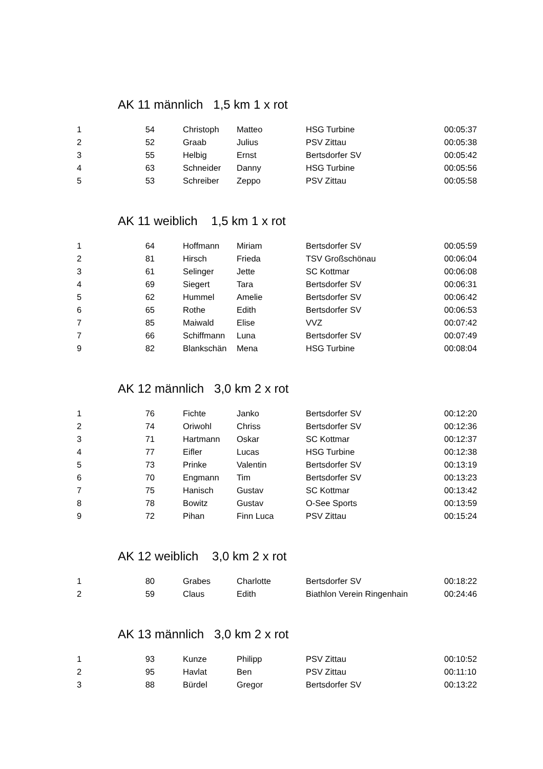AK 11 männlich 1,5 km 1 x rot
| 1 | 54 | Christoph | Matteo | HSG Turbine | 00:05:37 |
| 2 | 52 | Graab | Julius | PSV Zittau | 00:05:38 |
| 3 | 55 | Helbig | Ernst | Bertsdorfer SV | 00:05:42 |
| 4 | 63 | Schneider | Danny | HSG Turbine | 00:05:56 |
| 5 | 53 | Schreiber | Zeppo | PSV Zittau | 00:05:58 |
AK 11 weiblich 1,5 km 1 x rot
| 1 | 64 | Hoffmann | Miriam | Bertsdorfer SV | 00:05:59 |
| 2 | 81 | Hirsch | Frieda | TSV Großschönau | 00:06:04 |
| 3 | 61 | Selinger | Jette | SC Kottmar | 00:06:08 |
| 4 | 69 | Siegert | Tara | Bertsdorfer SV | 00:06:31 |
| 5 | 62 | Hummel | Amelie | Bertsdorfer SV | 00:06:42 |
| 6 | 65 | Rothe | Edith | Bertsdorfer SV | 00:06:53 |
| 7 | 85 | Maiwald | Elise | VVZ | 00:07:42 |
| 7 | 66 | Schiffmann | Luna | Bertsdorfer SV | 00:07:49 |
| 9 | 82 | Blankschän | Mena | HSG Turbine | 00:08:04 |
AK 12 männlich 3,0 km 2 x rot
| 1 | 76 | Fichte | Janko | Bertsdorfer SV | 00:12:20 |
| 2 | 74 | Oriwohl | Chriss | Bertsdorfer SV | 00:12:36 |
| 3 | 71 | Hartmann | Oskar | SC Kottmar | 00:12:37 |
| 4 | 77 | Eifler | Lucas | HSG Turbine | 00:12:38 |
| 5 | 73 | Prinke | Valentin | Bertsdorfer SV | 00:13:19 |
| 6 | 70 | Engmann | Tim | Bertsdorfer SV | 00:13:23 |
| 7 | 75 | Hanisch | Gustav | SC Kottmar | 00:13:42 |
| 8 | 78 | Bowitz | Gustav | O-See Sports | 00:13:59 |
| 9 | 72 | Pihan | Finn Luca | PSV Zittau | 00:15:24 |
AK 12 weiblich 3,0 km 2 x rot
| 1 | 80 | Grabes | Charlotte | Bertsdorfer SV | 00:18:22 |
| 2 | 59 | Claus | Edith | Biathlon Verein Ringenhain | 00:24:46 |
AK 13 männlich 3,0 km 2 x rot
| 1 | 93 | Kunze | Philipp | PSV Zittau | 00:10:52 |
| 2 | 95 | Havlat | Ben | PSV Zittau | 00:11:10 |
| 3 | 88 | Bürdel | Gregor | Bertsdorfer SV | 00:13:22 |